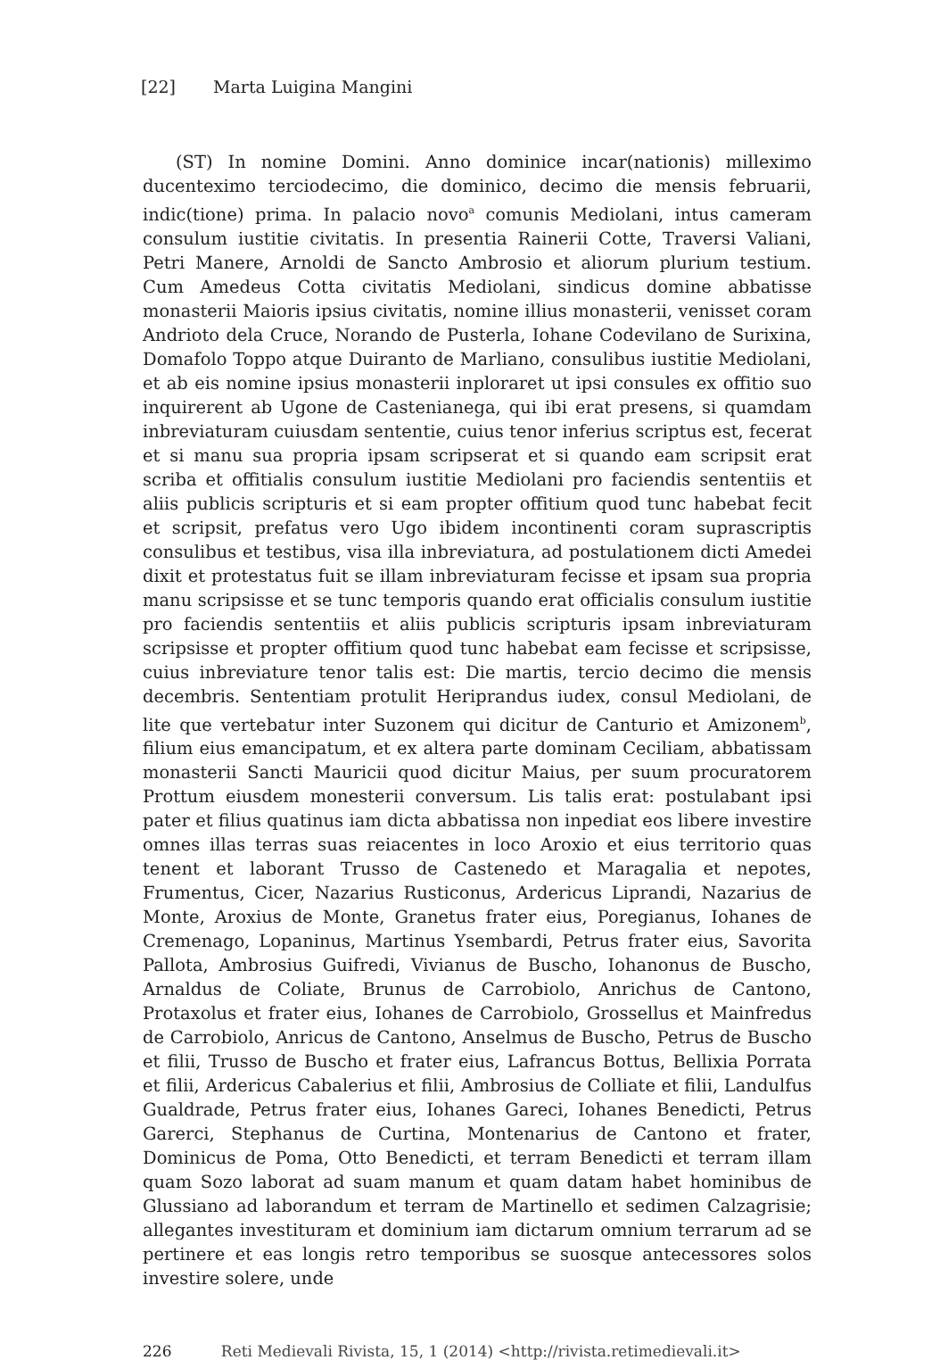[22] Marta Luigina Mangini
(ST) In nomine Domini. Anno dominice incar(nationis) milleximo ducenteximo terciodecimo, die dominico, decimo die mensis februarii, indic(tione) prima. In palacio novo<sup>a</sup> comunis Mediolani, intus cameram consulum iustitie civitatis. In presentia Rainerii Cotte, Traversi Valiani, Petri Manere, Arnoldi de Sancto Ambrosio et aliorum plurium testium. Cum Amedeus Cotta civitatis Mediolani, sindicus domine abbatisse monasterii Maioris ipsius civitatis, nomine illius monasterii, venisset coram Andrioto dela Cruce, Norando de Pusterla, Iohane Codevilano de Surixina, Domafolo Toppo atque Duiranto de Marliano, consulibus iustitie Mediolani, et ab eis nomine ipsius monasterii inploraret ut ipsi consules ex offitio suo inquirerent ab Ugone de Castenianega, qui ibi erat presens, si quamdam inbreviaturam cuiusdam sententie, cuius tenor inferius scriptus est, fecerat et si manu sua propria ipsam scripserat et si quando eam scripsit erat scriba et offitialis consulum iustitie Mediolani pro faciendis sententiis et aliis publicis scripturis et si eam propter offitium quod tunc habebat fecit et scripsit, prefatus vero Ugo ibidem incontinenti coram suprascriptis consulibus et testibus, visa illa inbreviatura, ad postulationem dicti Amedei dixit et protestatus fuit se illam inbreviaturam fecisse et ipsam sua propria manu scripsisse et se tunc temporis quando erat officialis consulum iustitie pro faciendis sententiis et aliis publicis scripturis ipsam inbreviaturam scripsisse et propter offitium quod tunc habebat eam fecisse et scripsisse, cuius inbreviature tenor talis est: Die martis, tercio decimo die mensis decembris. Sententiam protulit Heriprandus iudex, consul Mediolani, de lite que vertebatur inter Suzonem qui dicitur de Canturio et Amizonem<sup>b</sup>, filium eius emancipatum, et ex altera parte dominam Ceciliam, abbatissam monasterii Sancti Mauricii quod dicitur Maius, per suum procuratorem Prottum eiusdem monesterii conversum. Lis talis erat: postulabant ipsi pater et filius quatinus iam dicta abbatissa non inpediat eos libere investire omnes illas terras suas reiacentes in loco Aroxio et eius territorio quas tenent et laborant Trusso de Castenedo et Maragalia et nepotes, Frumentus, Cicer, Nazarius Rusticonus, Ardericus Liprandi, Nazarius de Monte, Aroxius de Monte, Granetus frater eius, Poregianus, Iohanes de Cremenago, Lopaninus, Martinus Ysembardi, Petrus frater eius, Savorita Pallota, Ambrosius Guifredi, Vivianus de Buscho, Iohanonus de Buscho, Arnaldus de Coliate, Brunus de Carrobiolo, Anrichus de Cantono, Protaxolus et frater eius, Iohanes de Carrobiolo, Grossellus et Mainfredus de Carrobiolo, Anricus de Cantono, Anselmus de Buscho, Petrus de Buscho et filii, Trusso de Buscho et frater eius, Lafrancus Bottus, Bellixia Porrata et filii, Ardericus Cabalerius et filii, Ambrosius de Colliate et filii, Landulfus Gualdrade, Petrus frater eius, Iohanes Gareci, Iohanes Benedicti, Petrus Garerci, Stephanus de Curtina, Montenarius de Cantono et frater, Dominicus de Poma, Otto Benedicti, et terram Benedicti et terram illam quam Sozo laborat ad suam manum et quam datam habet hominibus de Glussiano ad laborandum et terram de Martinello et sedimen Calzagrisie; allegantes investituram et dominium iam dictarum omnium terrarum ad se pertinere et eas longis retro temporibus se suosque antecessores solos investire solere, unde
226 Reti Medievali Rivista, 15, 1 (2014) <http://rivista.retimedievali.it>